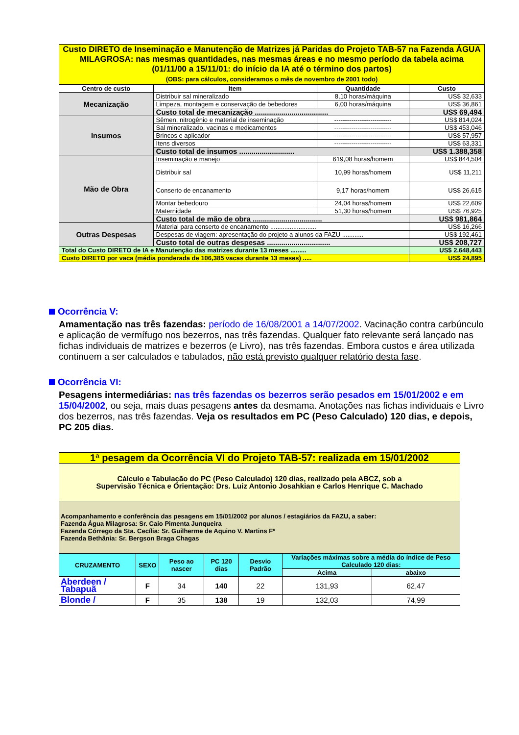| Custo DIRETO de Inseminação e Manutenção de Matrizes já Paridas do Projeto TAB-57 na Fazenda ÁGUA MILAGROSA: nas mesmas quantidades, nas mesmas áreas e no mesmo período da tabela acima (01/11/00 a 15/11/01: do início da IA até o término dos partos) (OBS: para cálculos, consideramos o mês de novembro de 2001 todo) | | | |
| Centro de custo | Item | Quantidade | Custo |
| Mecanização | Distribuir sal mineralizado | 8,10 horas/máquina | US$ 32,633 |
| | Limpeza, montagem e conservação de bebedores | 6,00 horas/máquina | US$ 36,861 |
| | Custo total de mecanização .................................... | | US$ 69,494 |
| Insumos | Sêmen, nitrogênio e material de inseminação | --------------------------- | US$ 814,024 |
| | Sal mineralizado, vacinas e medicamentos | --------------------------- | US$ 453,046 |
| | Brincos e aplicador | --------------------------- | US$ 57,957 |
| | Itens diversos | --------------------------- | US$ 63,331 |
| | Custo total de insumos ........................... | | US$ 1.388,358 |
| Mão de Obra | Inseminação e manejo | 619,08 horas/homem | US$ 844,504 |
| | Distribuir sal | 10,99 horas/homem | US$ 11,211 |
| | Conserto de encanamento | 9,17 horas/homem | US$ 26,615 |
| | Montar bebedouro | 24,04 horas/homem | US$ 22,609 |
| | Maternidade | 51,30 horas/homem | US$ 76,925 |
| | Custo total de mão de obra .................................. | | US$ 981,864 |
| Outras Despesas | Material para conserto de encanamento .......................... | | US$ 16,266 |
| | Despesas de viagem: apresentação do projeto a alunos da FAZU ............ | | US$ 192,461 |
| | Custo total de outras despesas ............................... | | US$ 208,727 |
| Total do Custo DIRETO de IA e Manutenção das matrizes durante 13 meses ......... | | | US$ 2.648,443 |
| Custo DIRETO por vaca (média ponderada de 106,385 vacas durante 13 meses) ..... | | | US$ 24,895 |
Ocorrência V:
Amamentação nas três fazendas: período de 16/08/2001 a 14/07/2002. Vacinação contra carbúnculo e aplicação de vermífugo nos bezerros, nas três fazendas. Qualquer fato relevante será lançado nas fichas individuais de matrizes e bezerros (e Livro), nas três fazendas. Embora custos e área utilizada continuem a ser calculados e tabulados, não está previsto qualquer relatório desta fase.
Ocorrência VI:
Pesagens intermediárias: nas três fazendas os bezerros serão pesados em 15/01/2002 e em 15/04/2002, ou seja, mais duas pesagens antes da desmama. Anotações nas fichas individuais e Livro dos bezerros, nas três fazendas. Veja os resultados em PC (Peso Calculado) 120 dias, e depois, PC 205 dias.
| 1ª pesagem da Ocorrência VI do Projeto TAB-57: realizada em 15/01/2002 | | | | | | |
| Cálculo e Tabulação do PC (Peso Calculado) 120 dias, realizado pela ABCZ, sob a Supervisão Técnica e Orientação: Drs. Luiz Antonio Josahkian e Carlos Henrique C. Machado | | | | | | |
| Acompanhamento e conferência das pesagens em 15/01/2002 por alunos / estagiários da FAZU, a saber: Fazenda Água Milagrosa: Sr. Caio Pimenta Junqueira Fazenda Córrego da Sta. Cecília: Sr. Guilherme de Aquino V. Martins Fº Fazenda Bethânia: Sr. Bergson Braga Chagas | | | | | | |
| CRUZAMENTO | SEXO | Peso ao nascer | PC 120 dias | Desvio Padrão | Variações máximas sobre a média do índice de Peso Calculado 120 dias: | |
| | | | | | Acima | abaixo |
| Aberdeen / Tabapuã | F | 34 | 140 | 22 | 131,93 | 62,47 |
| Blonde / | F | 35 | 138 | 19 | 132,03 | 74,99 |